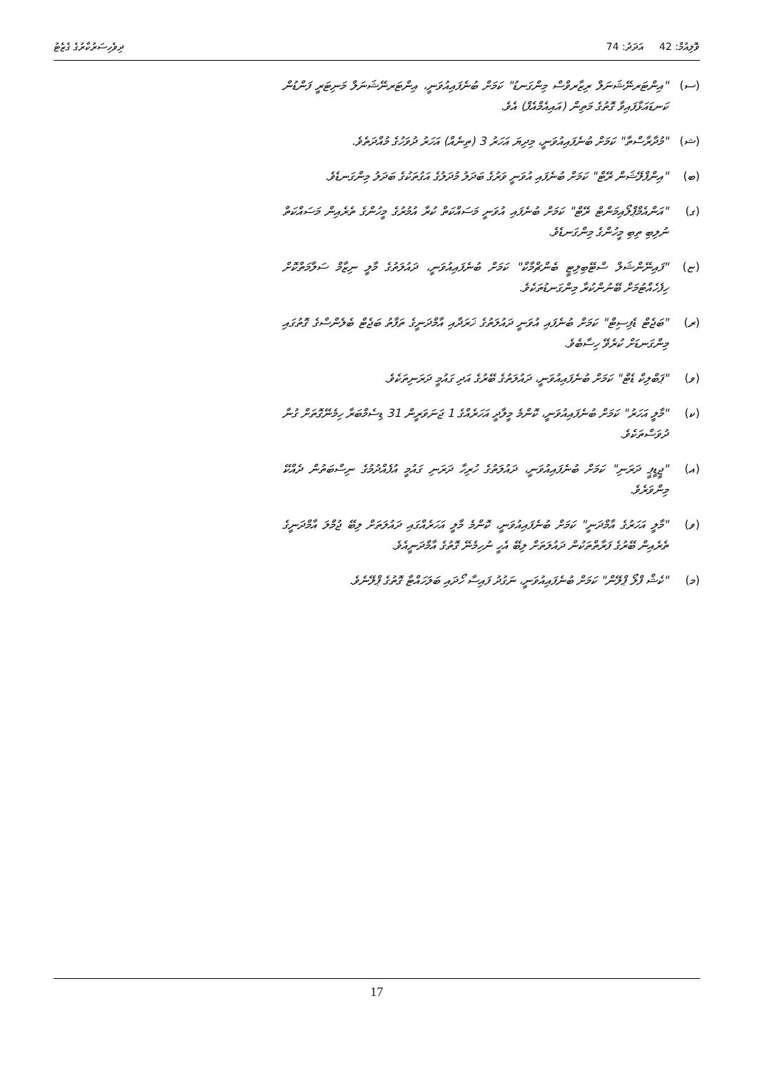ވޮލިއުމް: 42 އަދަދު: 74 ދިވެހިސަރުކާރުގެ ގެޒެޓު
(ސ) "އިންޓަރނޭޝަނަލް ރިޒާރވްސް މިންގަނޑު" ކަމަށް ބުނެފައިއުވަނީ، އިންޓަރނޭޝަނަލް މަނިޓަރީ ފަންޑުން ކަނޑައަޅާފައިވާ ގޮތުގެ މަތިން (އައިއެމްއެފް) އެވެ.
(ޝ) "މުދާރާސްތާ" ކަމަށް ބުނެފައިއުވަނީ، މިދިޔަ އަހަރު 3 (ތިނެއް) އަހަރު ދުވަހުގެ މުއްދަތެވެ.
(ބ) "އިންފްލޭޝަން ރޭޓް" ކަމަށް ބުނެފައި އުވަނީ ވަރުގެ ބަދަލު މުދަލުގެ އަގުތަކުގެ ބަދަލު މިންގަނޑެވެ.
(ގ) "އަންއެމްޕްލޯއިމަންޓް ރޭޓް" ކަމަށް ބުނެފައި އުވަނީ މަސައްކަތް ކުރާ އުމުރުގެ މީހުންގެ ތެރެއިން މަސައްކަތް ނުލިބި ތިބި މީހުންގެ މިންގަނޑެވެ.
(ޏ) "ފައިނޭންޝަލް ސްޓޭބިލިޓީ ބެންޗްމާކް" ކަމަށް ބުނެފައިއުވަނީ، ދައުލަތުގެ މާލީ ނިޒާމް ސަލާމަތްކޮށް ހިފެހެއްޓުމަށް ބޭނުންކުރާ މިންގަނޑުތަކެވެ.
(ރ) "ބަޖެޓް ޑެފިސިޓް" ކަމަށް ބުނެފައި އުވަނީ ދައުލަތުގެ ޚަރަދާއި އާމްދަނީގެ ތަފާތު ބަޖެޓް ބެލެންސްގެ ގޮތުގައި މިންގަނޑަށް ކުރެވޭ ހިސާބެވެ.
(ވ) "ޕަބްލިކް ޑެޓް" ކަމަށް ބުނެފައިއުވަނީ، ދައުލަތުގެ ބޭރުގެ އަދި ގައުމީ ދަރަނިތަކެވެ.
(ކ) "މާލީ އަހަރު" ކަމަށް ބުނެފައިއުވަނީ، ކޮންމެ މީލާދީ އަހަރެއްގެ 1 ޖަނަވަރީން 31 ޑިސެމްބަރާ ހިމެނޭގޮތަށް ގުނާ ދުވަސްތަކެވެ.
(އ) "ޖީޑީޕީ ދަރަނި" ކަމަށް ބުނެފައިއުވަނީ، ދައުލަތުގެ ހުރިހާ ދަރަނި ގައުމީ އުފެއްދުމުގެ ނިސްބަތުން ދެއްކޭ މިންވަރެވެ.
(ވ) "މާލީ އަހަރުގެ އާމްދަނީ" ކަމަށް ބުނެފައިއުވަނީ، ކޮންމެ މާލީ އަހަރެއްގައި ދައުލަތަށް ލިބޭ ޖުމްލަ އާމްދަނީގެ ތެރެއިން ބޭރުގެ ފަރާތްތަކުން ދައުލަތަށް ލިބޭ އެހީ ނުހިމެނޭ ގޮތުގެ އާމްދަނީއެވެ.
(މ) "ކެޝް ފްލޯ ޕްލޭން" ކަމަށް ބުނެފައިއުވަނީ، ނަގުދު ފައިސާ ހޯދައި ބަލަހައްޓާ ގޮތުގެ ޕްލޭނެވެ.
17